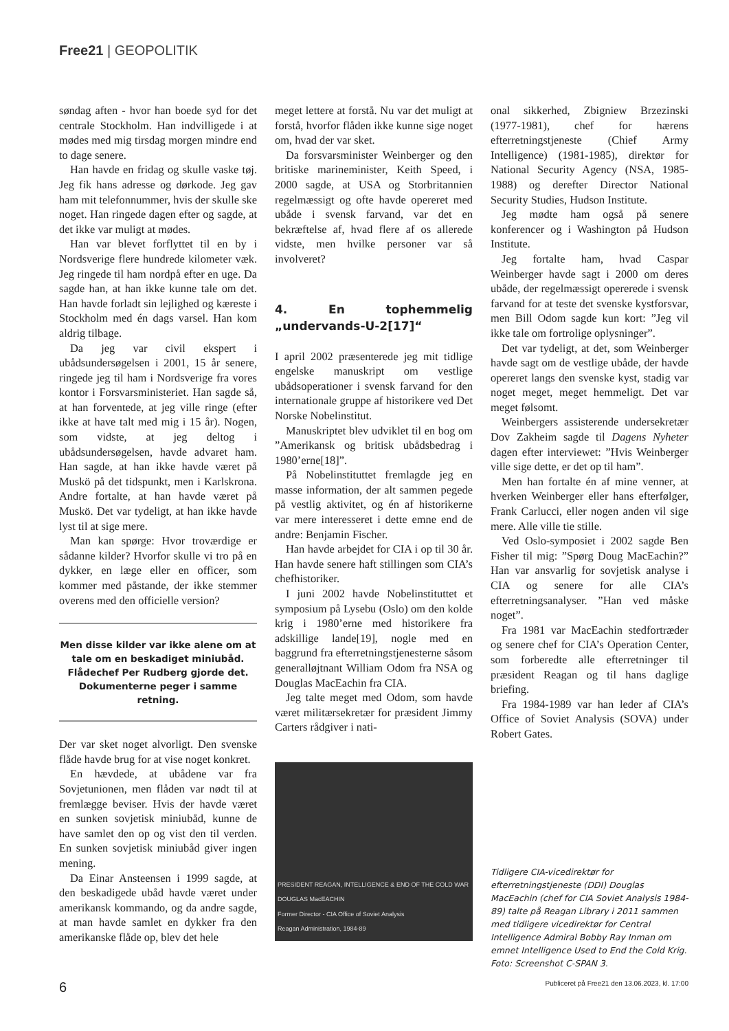Free21 | GEOPOLITIK
søndag aften - hvor han boede syd for det centrale Stockholm. Han indvilligede i at mødes med mig tirsdag morgen mindre end to dage senere.
Han havde en fridag og skulle vaske tøj. Jeg fik hans adresse og dørkode. Jeg gav ham mit telefonnummer, hvis der skulle ske noget. Han ringede dagen efter og sagde, at det ikke var muligt at mødes.
Han var blevet forflyttet til en by i Nordsverige flere hundrede kilometer væk. Jeg ringede til ham nordpå efter en uge. Da sagde han, at han ikke kunne tale om det. Han havde forladt sin lejlighed og kæreste i Stockholm med én dags varsel. Han kom aldrig tilbage.
Da jeg var civil ekspert i ubådsundersøgelsen i 2001, 15 år senere, ringede jeg til ham i Nordsverige fra vores kontor i Forsvarsministeriet. Han sagde så, at han forventede, at jeg ville ringe (efter ikke at have talt med mig i 15 år). Nogen, som vidste, at jeg deltog i ubådsundersøgelsen, havde advaret ham. Han sagde, at han ikke havde været på Muskö på det tidspunkt, men i Karlskrona. Andre fortalte, at han havde været på Muskö. Det var tydeligt, at han ikke havde lyst til at sige mere.
Man kan spørge: Hvor troværdige er sådanne kilder? Hvorfor skulle vi tro på en dykker, en læge eller en officer, som kommer med påstande, der ikke stemmer overens med den officielle version?
Men disse kilder var ikke alene om at tale om en beskadiget miniubåd. Flådechef Per Rudberg gjorde det. Dokumenterne peger i samme retning.
Der var sket noget alvorligt. Den svenske flåde havde brug for at vise noget konkret.
En hævdede, at ubådene var fra Sovjetunionen, men flåden var nødt til at fremlægge beviser. Hvis der havde været en sunken sovjetisk miniubåd, kunne de have samlet den op og vist den til verden. En sunken sovjetisk miniubåd giver ingen mening.
Da Einar Ansteensen i 1999 sagde, at den beskadigede ubåd havde været under amerikansk kommando, og da andre sagde, at man havde samlet en dykker fra den amerikanske flåde op, blev det hele
meget lettere at forstå. Nu var det muligt at forstå, hvorfor flåden ikke kunne sige noget om, hvad der var sket.
Da forsvarsminister Weinberger og den britiske marineminister, Keith Speed, i 2000 sagde, at USA og Storbritannien regelmæssigt og ofte havde opereret med ubåde i svensk farvand, var det en bekræftelse af, hvad flere af os allerede vidste, men hvilke personer var så involveret?
4. En tophemmelig „undervands-U-2[17]“
I april 2002 præsenterede jeg mit tidlige engelske manuskript om vestlige ubådsoperationer i svensk farvand for den internationale gruppe af historikere ved Det Norske Nobelinstitut.
Manuskriptet blev udviklet til en bog om ”Amerikansk og britisk ubådsbedrag i 1980’erne[18]”.
På Nobelinstituttet fremlagde jeg en masse information, der alt sammen pegede på vestlig aktivitet, og én af historikerne var mere interesseret i dette emne end de andre: Benjamin Fischer.
Han havde arbejdet for CIA i op til 30 år. Han havde senere haft stillingen som CIA’s chefhistoriker.
I juni 2002 havde Nobelinstituttet et symposium på Lysebu (Oslo) om den kolde krig i 1980’erne med historikere fra adskillige lande[19], nogle med en baggrund fra efterretningstjenesterne såsom generalløjtnant William Odom fra NSA og Douglas MacEachin fra CIA.
Jeg talte meget med Odom, som havde været militærsekretær for præsident Jimmy Carters rådgiver i nati-
PRESIDENT REAGAN, INTELLIGENCE & END OF THE COLD WAR
DOUGLAS MacEACHIN
Former Director - CIA Office of Soviet Analysis
Reagan Administration, 1984-89
onal sikkerhed, Zbigniew Brzezinski (1977-1981), chef for hærens efterretningstjeneste (Chief Army Intelligence) (1981-1985), direktør for National Security Agency (NSA, 1985-1988) og derefter Director National Security Studies, Hudson Institute.
Jeg mødte ham også på senere konferencer og i Washington på Hudson Institute.
Jeg fortalte ham, hvad Caspar Weinberger havde sagt i 2000 om deres ubåde, der regelmæssigt opererede i svensk farvand for at teste det svenske kystforsvar, men Bill Odom sagde kun kort: ”Jeg vil ikke tale om fortrolige oplysninger”.
Det var tydeligt, at det, som Weinberger havde sagt om de vestlige ubåde, der havde opereret langs den svenske kyst, stadig var noget meget, meget hemmeligt. Det var meget følsomt.
Weinbergers assisterende undersekretær Dov Zakheim sagde til Dagens Nyheter dagen efter interviewet: ”Hvis Weinberger ville sige dette, er det op til ham”.
Men han fortalte én af mine venner, at hverken Weinberger eller hans efterfølger, Frank Carlucci, eller nogen anden vil sige mere. Alle ville tie stille.
Ved Oslo-symposiet i 2002 sagde Ben Fisher til mig: ”Spørg Doug MacEachin?” Han var ansvarlig for sovjetisk analyse i CIA og senere for alle CIA’s efterretningsanalyser. ”Han ved måske noget”.
Fra 1981 var MacEachin stedfortræder og senere chef for CIA’s Operation Center, som forberedte alle efterretninger til præsident Reagan og til hans daglige briefing.
Fra 1984-1989 var han leder af CIA’s Office of Soviet Analysis (SOVA) under Robert Gates.
Tidligere CIA-vicedirektør for efterretningstjeneste (DDI) Douglas MacEachin (chef for CIA Soviet Analysis 1984-89) talte på Reagan Library i 2011 sammen med tidligere vicedirektør for Central Intelligence Admiral Bobby Ray Inman om emnet Intelligence Used to End the Cold Krig. Foto: Screenshot C-SPAN 3.
6 Publiceret på Free21 den 13.06.2023, kl. 17:00